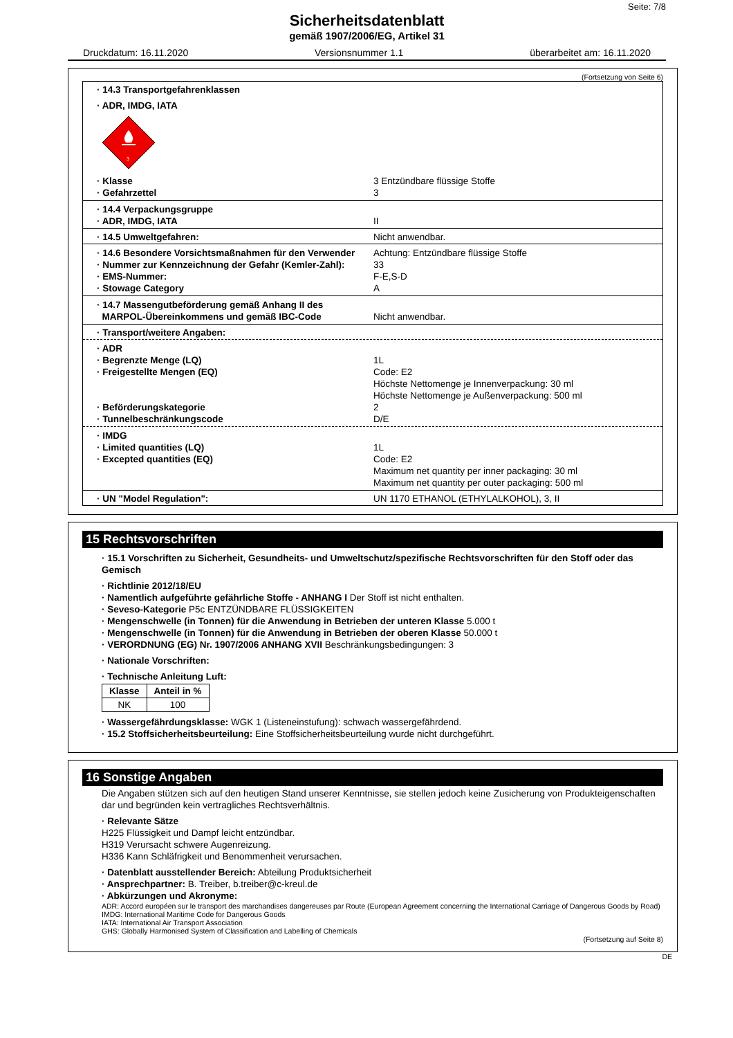Seite: 7/8
Sicherheitsdatenblatt
gemäß 1907/2006/EG, Artikel 31
Druckdatum: 16.11.2020 Versionsnummer 1.1 überarbeitet am: 16.11.2020
(Fortsetzung von Seite 6)
· 14.3 Transportgefahrenklassen
· ADR, IMDG, IATA
3
· Klasse 3 Entzündbare flüssige Stoffe
· Gefahrzettel 3
· 14.4 Verpackungsgruppe
· ADR, IMDG, IATA II
· 14.5 Umweltgefahren: Nicht anwendbar.
· 14.6 Besondere Vorsichtsmaßnahmen für den Verwender
Achtung: Entzündbare flüssige Stoffe
· Nummer zur Kennzeichnung der Gefahr (Kemler-Zahl):
33
· EMS-Nummer: F-E,S-D
· Stowage Category A
· 14.7 Massengutbeförderung gemäß Anhang II des
MARPOL-Übereinkommens und gemäß IBC-Code Nicht anwendbar.
· Transport/weitere Angaben:
· ADR
· Begrenzte Menge (LQ) 1L
· Freigestellte Mengen (EQ) Code: E2
Höchste Nettomenge je Innenverpackung: 30 ml
Höchste Nettomenge je Außenverpackung: 500 ml
· Beförderungskategorie 2
· Tunnelbeschränkungscode D/E
· IMDG
· Limited quantities (LQ) 1L
· Excepted quantities (EQ) Code: E2
Maximum net quantity per inner packaging: 30 ml
Maximum net quantity per outer packaging: 500 ml
· UN "Model Regulation": UN 1170 ETHANOL (ETHYLALKOHOL), 3, II
15 Rechtsvorschriften
· 15.1 Vorschriften zu Sicherheit, Gesundheits- und Umweltschutz/spezifische Rechtsvorschriften für den Stoff oder das Gemisch
· Richtlinie 2012/18/EU
· Namentlich aufgeführte gefährliche Stoffe - ANHANG I Der Stoff ist nicht enthalten.
· Seveso-Kategorie P5c ENTZÜNDBARE FLÜSSIGKEITEN
· Mengenschwelle (in Tonnen) für die Anwendung in Betrieben der unteren Klasse 5.000 t
· Mengenschwelle (in Tonnen) für die Anwendung in Betrieben der oberen Klasse 50.000 t
· VERORDNUNG (EG) Nr. 1907/2006 ANHANG XVII Beschränkungsbedingungen: 3
· Nationale Vorschriften:
· Technische Anleitung Luft:
| Klasse | Anteil in % |
| --- | --- |
| NK | 100 |
· Wassergefährdungsklasse: WGK 1 (Listeneinstufung): schwach wassergefährdend.
· 15.2 Stoffsicherheitsbeurteilung: Eine Stoffsicherheitsbeurteilung wurde nicht durchgeführt.
16 Sonstige Angaben
Die Angaben stützen sich auf den heutigen Stand unserer Kenntnisse, sie stellen jedoch keine Zusicherung von Produkteigenschaften dar und begründen kein vertragliches Rechtsverhältnis.
· Relevante Sätze
H225 Flüssigkeit und Dampf leicht entzündbar.
H319 Verursacht schwere Augenreizung.
H336 Kann Schläfrigkeit und Benommenheit verursachen.
· Datenblatt ausstellender Bereich: Abteilung Produktsicherheit
· Ansprechpartner: B. Treiber, b.treiber@c-kreul.de
· Abkürzungen und Akronyme:
ADR: Accord européen sur le transport des marchandises dangereuses par Route (European Agreement concerning the International Carriage of Dangerous Goods by Road)
IMDG: International Maritime Code for Dangerous Goods
IATA: International Air Transport Association
GHS: Globally Harmonised System of Classification and Labelling of Chemicals
(Fortsetzung auf Seite 8)
DE